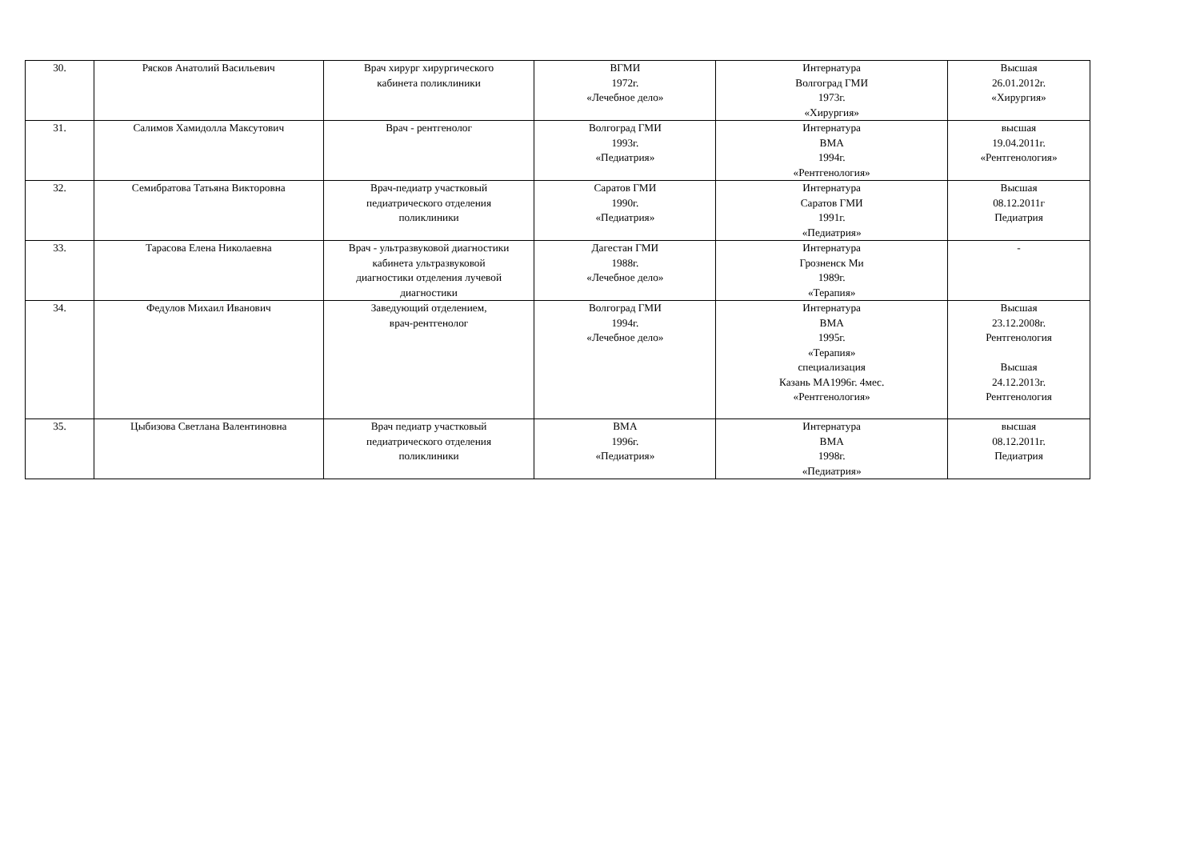| 30. | Рясков Анатолий Васильевич | Врач хирург хирургического кабинета поликлиники | ВГМИ 1972г. «Лечебное дело» | Интернатура Волгоград ГМИ 1973г. «Хирургия» | Высшая 26.01.2012г. «Хирургия» |
| 31. | Салимов Хамидолла Максутович | Врач - рентгенолог | Волгоград ГМИ 1993г. «Педиатрия» | Интернатура ВМА 1994г. «Рентгенология» | высшая 19.04.2011г. «Рентгенология» |
| 32. | Семибратова Татьяна Викторовна | Врач-педиатр участковый педиатрического отделения поликлиники | Саратов ГМИ 1990г. «Педиатрия» | Интернатура Саратов ГМИ 1991г. «Педиатрия» | Высшая 08.12.2011г Педиатрия |
| 33. | Тарасова Елена Николаевна | Врач - ультразвуковой диагностики кабинета ультразвуковой диагностики отделения лучевой диагностики | Дагестан ГМИ 1988г. «Лечебное дело» | Интернатура Грозненск Ми 1989г. «Терапия» | - |
| 34. | Федулов Михаил Иванович | Заведующий отделением, врач-рентгенолог | Волгоград ГМИ 1994г. «Лечебное дело» | Интернатура ВМА 1995г. «Терапия» специализация Казань МА1996г. 4мес. «Рентгенология» | Высшая 23.12.2008г. Рентгенология Высшая 24.12.2013г. Рентгенология |
| 35. | Цыбизова Светлана Валентиновна | Врач педиатр участковый педиатрического отделения поликлиники | ВМА 1996г. «Педиатрия» | Интернатура ВМА 1998г. «Педиатрия» | высшая 08.12.2011г. Педиатрия |